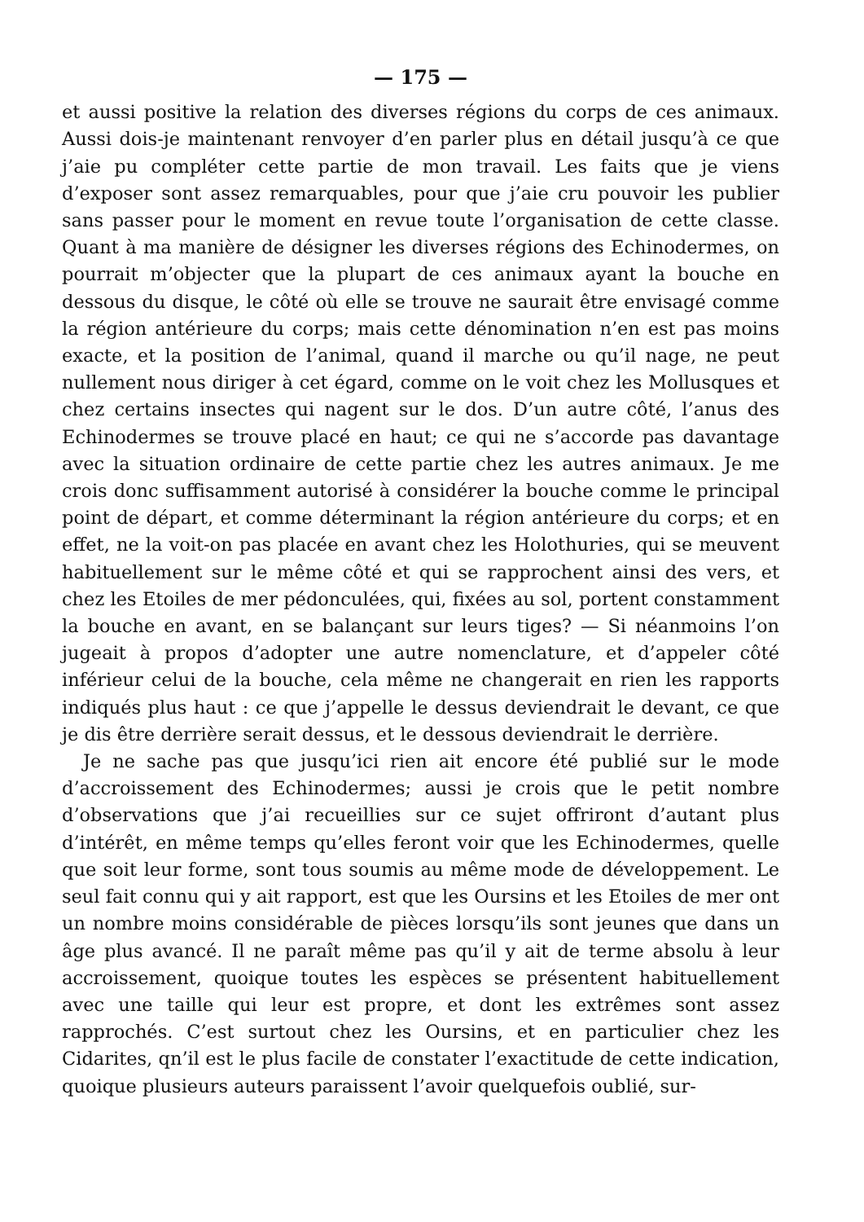— 175 —
et aussi positive la relation des diverses régions du corps de ces animaux. Aussi dois-je maintenant renvoyer d’en parler plus en détail jusqu’à ce que j’aie pu compléter cette partie de mon travail. Les faits que je viens d’exposer sont assez remarquables, pour que j’aie cru pouvoir les publier sans passer pour le moment en revue toute l’organisation de cette classe. Quant à ma manière de désigner les diverses régions des Echinodermes, on pourrait m’objecter que la plupart de ces animaux ayant la bouche en dessous du disque, le côté où elle se trouve ne saurait être envisagé comme la région antérieure du corps; mais cette dénomination n’en est pas moins exacte, et la position de l’animal, quand il marche ou qu’il nage, ne peut nullement nous diriger à cet égard, comme on le voit chez les Mollusques et chez certains insectes qui nagent sur le dos. D’un autre côté, l’anus des Echinodermes se trouve placé en haut; ce qui ne s’accorde pas davantage avec la situation ordinaire de cette partie chez les autres animaux. Je me crois donc suffisamment autorisé à considérer la bouche comme le principal point de départ, et comme déterminant la région antérieure du corps; et en effet, ne la voit-on pas placée en avant chez les Holothuries, qui se meuvent habituellement sur le même côté et qui se rapprochent ainsi des vers, et chez les Etoiles de mer pédonculées, qui, fixées au sol, portent constamment la bouche en avant, en se balançant sur leurs tiges? — Si néanmoins l’on jugeait à propos d’adopter une autre nomenclature, et d’appeler côté inférieur celui de la bouche, cela même ne changerait en rien les rapports indiqués plus haut : ce que j’appelle le dessus deviendrait le devant, ce que je dis être derrière serait dessus, et le dessous deviendrait le derrière.
Je ne sache pas que jusqu’ici rien ait encore été publié sur le mode d’accroissement des Echinodermes; aussi je crois que le petit nombre d’observations que j’ai recueillies sur ce sujet offriront d’autant plus d’intérêt, en même temps qu’elles feront voir que les Echinodermes, quelle que soit leur forme, sont tous soumis au même mode de développement. Le seul fait connu qui y ait rapport, est que les Oursins et les Etoiles de mer ont un nombre moins considérable de pièces lorsqu’ils sont jeunes que dans un âge plus avancé. Il ne paraît même pas qu’il y ait de terme absolu à leur accroissement, quoique toutes les espèces se présentent habituellement avec une taille qui leur est propre, et dont les extrêmes sont assez rapprochés. C’est surtout chez les Oursins, et en particulier chez les Cidarites, qn’il est le plus facile de constater l’exactitude de cette indication, quoique plusieurs auteurs paraissent l’avoir quelquefois oublié, sur-